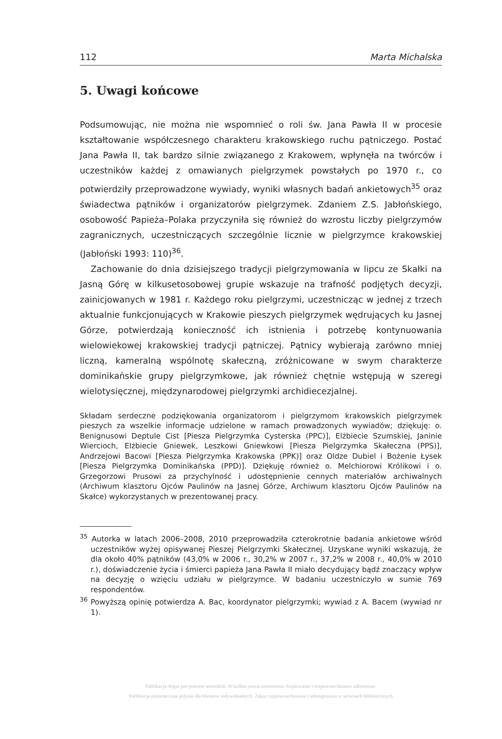112 Marta Michalska
5. Uwagi końcowe
Podsumowując, nie można nie wspomnieć o roli św. Jana Pawła II w procesie kształtowanie współczesnego charakteru krakowskiego ruchu pątniczego. Postać Jana Pawła II, tak bardzo silnie związanego z Krakowem, wpłynęła na twórców i uczestników każdej z omawianych pielgrzymek powstałych po 1970 r., co potwierdziły przeprowadzone wywiady, wyniki własnych badań ankietowych<sup>35</sup> oraz świadectwa pątników i organizatorów pielgrzymek. Zdaniem Z.S. Jabłońskiego, osobowość Papieża–Polaka przyczyniła się również do wzrostu liczby pielgrzymów zagranicznych, uczestniczących szczególnie licznie w pielgrzymce krakowskiej (Jabłoński 1993: 110)<sup>36</sup>.
Zachowanie do dnia dzisiejszego tradycji pielgrzymowania w lipcu ze Skałki na Jasną Górę w kilkusetosobowej grupie wskazuje na trafność podjętych decyzji, zainicjowanych w 1981 r. Każdego roku pielgrzymi, uczestnicząc w jednej z trzech aktualnie funkcjonujących w Krakowie pieszych pielgrzymek wędrujących ku Jasnej Górze, potwierdzają konieczność ich istnienia i potrzebę kontynuowania wielowiekowej krakowskiej tradycji pątniczej. Pątnicy wybierają zarówno mniej liczną, kameralną wspólnotę skałeczną, zróżnicowane w swym charakterze dominikańskie grupy pielgrzymkowe, jak również chętnie wstępują w szeregi wielotysięcznej, międzynarodowej pielgrzymki archidiecezjalnej.
Składam serdeczne podziękowania organizatorom i pielgrzymom krakowskich pielgrzymek pieszych za wszelkie informacje udzielone w ramach prowadzonych wywiadów; dziękuję: o. Benignusowi Deptule Cist [Piesza Pielgrzymka Cysterska (PPC)], Elżbiecie Szumskiej, Janinie Wiercioch, Elżbiecie Gniewek, Leszkowi Gniewkowi [Piesza Pielgrzymka Skałeczna (PPS)], Andrzejowi Bacowi [Piesza Pielgrzymka Krakowska (PPK)] oraz Oldze Dubiel i Bożenie Łysek [Piesza Pielgrzymka Dominikańska (PPD)]. Dziękuję również o. Melchiorowi Królikowi i o. Grzegorzowi Prusowi za przychylność i udostępnienie cennych materiałów archiwalnych (Archiwum klasztoru Ojców Paulinów na Jasnej Górze, Archiwum klasztoru Ojców Paulinów na Skałce) wykorzystanych w prezentowanej pracy.
<sup>35</sup> Autorka w latach 2006–2008, 2010 przeprowadziła czterokrotnie badania ankietowe wśród uczestników wyżej opisywanej Pieszej Pielgrzymki Skałecznej. Uzyskane wyniki wskazują, że dla około 40% pątników (43,0% w 2006 r., 30,2% w 2007 r., 37,2% w 2008 r., 40,0% w 2010 r.), doświadczenie życia i śmierci papieża Jana Pawła II miało decydujący bądź znaczący wpływ na decyzję o wzięciu udziału w pielgrzymce. W badaniu uczestniczyło w sumie 769 respondentów.
<sup>36</sup> Powyższą opinię potwierdza A. Bac, koordynator pielgrzymki; wywiad z A. Bacem (wywiad nr 1).
Publikacja objęta jest prawem autorskim. Wszelkie prawa zastrzeżone. Kopiowanie i rozpowszechnianie zabronione.
Publikacja przeznaczona jedynie dla klientów indywidualnych. Zakaz rozpowszechniania i udostępniania w serwisach bibliotecznych